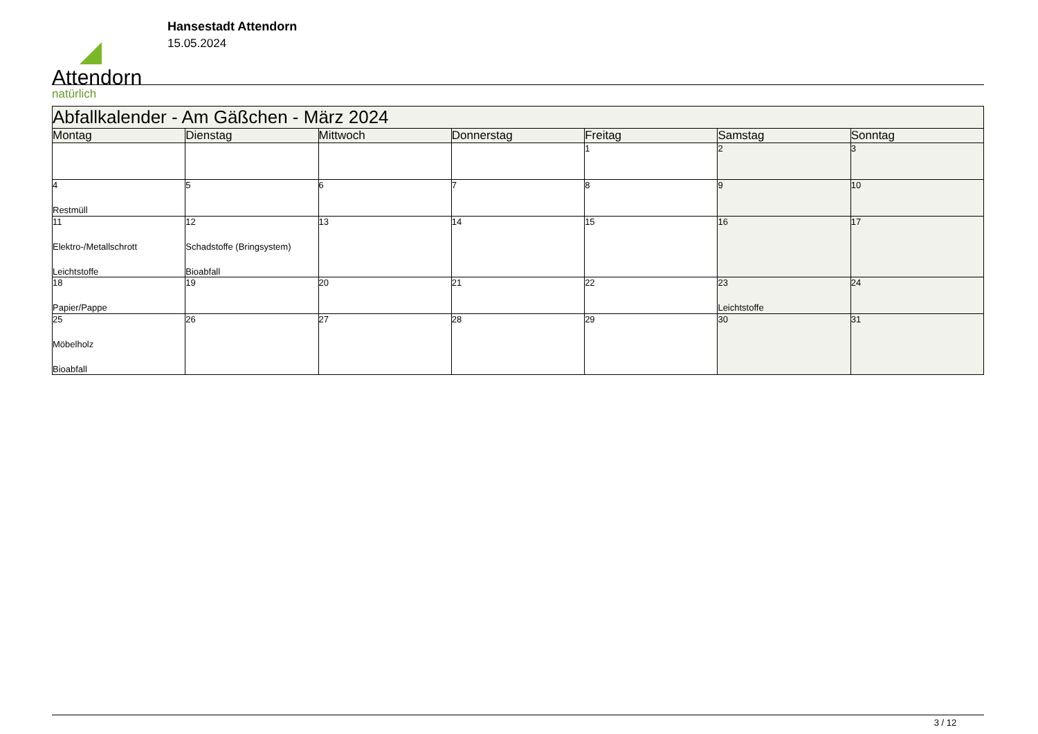Attendorn
natürlich
Hansestadt Attendorn
15.05.2024
| Abfallkalender - Am Gäßchen - März 2024 | | | | | | |
| --- | --- | --- | --- | --- | --- | --- |
| Montag | Dienstag | Mittwoch | Donnerstag | Freitag | Samstag | Sonntag |
| | | | | 1 | 2 | 3 |
| 4 Restmüll | 5 | 6 | 7 | 8 | 9 | 10 |
| 11 Elektro-/Metallschrott Leichtstoffe | 12 Schadstoffe (Bringsystem) Bioabfall | 13 | 14 | 15 | 16 | 17 |
| 18 Papier/Pappe | 19 | 20 | 21 | 22 | 23 Leichtstoffe | 24 |
| 25 Möbelholz Bioabfall | 26 | 27 | 28 | 29 | 30 | 31 |
3 / 12